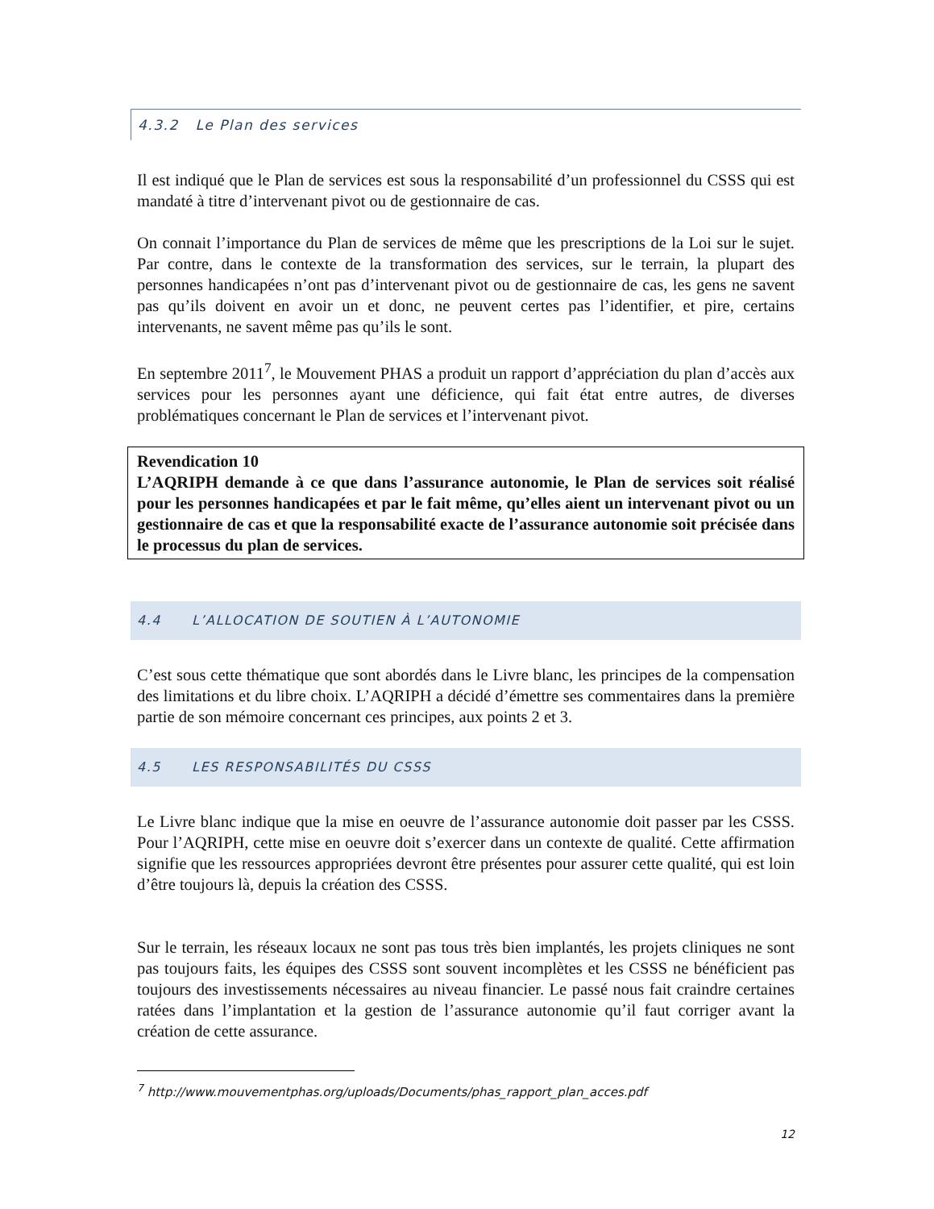4.3.2 Le Plan des services
Il est indiqué que le Plan de services est sous la responsabilité d’un professionnel du CSSS qui est mandaté à titre d’intervenant pivot ou de gestionnaire de cas.
On connait l’importance du Plan de services de même que les prescriptions de la Loi sur le sujet. Par contre, dans le contexte de la transformation des services, sur le terrain, la plupart des personnes handicapées n’ont pas d’intervenant pivot ou de gestionnaire de cas, les gens ne savent pas qu’ils doivent en avoir un et donc, ne peuvent certes pas l’identifier, et pire, certains intervenants, ne savent même pas qu’ils le sont.
En septembre 2011<sup>7</sup>, le Mouvement PHAS a produit un rapport d’appréciation du plan d’accès aux services pour les personnes ayant une déficience, qui fait état entre autres, de diverses problématiques concernant le Plan de services et l’intervenant pivot.
Revendication 10
L’AQRIPH demande à ce que dans l’assurance autonomie, le Plan de services soit réalisé pour les personnes handicapées et par le fait même, qu’elles aient un intervenant pivot ou un gestionnaire de cas et que la responsabilité exacte de l’assurance autonomie soit précisée dans le processus du plan de services.
4.4 L’ALLOCATION DE SOUTIEN À L’AUTONOMIE
C’est sous cette thématique que sont abordés dans le Livre blanc, les principes de la compensation des limitations et du libre choix. L’AQRIPH a décidé d’émettre ses commentaires dans la première partie de son mémoire concernant ces principes, aux points 2 et 3.
4.5 LES RESPONSABILITÉS DU CSSS
Le Livre blanc indique que la mise en oeuvre de l’assurance autonomie doit passer par les CSSS. Pour l’AQRIPH, cette mise en oeuvre doit s’exercer dans un contexte de qualité. Cette affirmation signifie que les ressources appropriées devront être présentes pour assurer cette qualité, qui est loin d’être toujours là, depuis la création des CSSS.
Sur le terrain, les réseaux locaux ne sont pas tous très bien implantés, les projets cliniques ne sont pas toujours faits, les équipes des CSSS sont souvent incomplètes et les CSSS ne bénéficient pas toujours des investissements nécessaires au niveau financier. Le passé nous fait craindre certaines ratées dans l’implantation et la gestion de l’assurance autonomie qu’il faut corriger avant la création de cette assurance.
<sup>7</sup> http://www.mouvementphas.org/uploads/Documents/phas_rapport_plan_acces.pdf
12